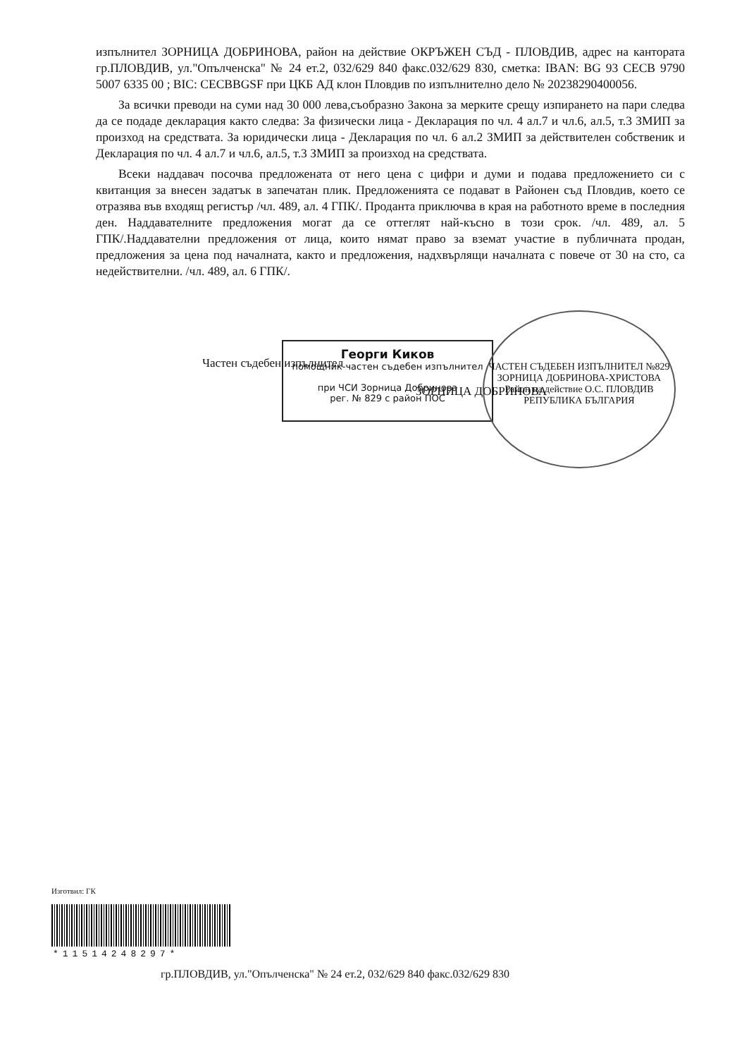изпълнител ЗОРНИЦА ДОБРИНОВА, район на действие ОКРЪЖЕН СЪД - ПЛОВДИВ, адрес на канторатa гр.ПЛОВДИВ, ул."Опълченска" № 24 ет.2, 032/629 840 факс.032/629 830, сметка: IBAN: BG 93 CECB 9790 5007 6335 00 ; BIC: CECBBGSF при ЦКБ АД клон Пловдив по изпълнително дело № 20238290400056.
За всички преводи на суми над 30 000 лева,съобразно Закона за мерките срещу изпирането на пари следва да се подаде декларация както следва: За физически лица - Декларация по чл. 4 ал.7 и чл.6, ал.5, т.3 ЗМИП за произход на средствата. За юридически лица - Декларация по чл. 6 ал.2 ЗМИП за действителен собственик и Декларация по чл. 4 ал.7 и чл.6, ал.5, т.3 ЗМИП за произход на средствата.
Всеки наддавач посочва предложената от него цена с цифри и думи и подава предложението си с квитанция за внесен задатък в запечатан плик. Предложенията се подават в Районен съд Пловдив, което се отразява във входящ регистър /чл. 489, ал. 4 ГПК/. Продантa приключва в края на работното време в последния ден. Наддавателните предложения могат да се оттеглят най-късно в този срок. /чл. 489, ал. 5 ГПК/.Наддавателни предложения от лица, които нямат право за вземат участие в публичната продан, предложения за цена под началната, както и предложения, надхвърлящи началната с повече от 30 на сто, са недействителни. /чл. 489, ал. 6 ГПК/.
Частен съдебен изпълнител
Георги Киков
помощник-частен съдебен изпълнител
при ЧСИ Зорница Добринова
рег. № 829 с район ПОС
ЗОРНИЦА ДОБРИНОВА
ЧАСТЕН СЪДЕБЕН ИЗПЪЛНИТЕЛ №829
ЗОРНИЦА ДОБРИНОВА-ХРИСТОВА
Район на действие О.С. ПЛОВДИВ
РЕПУБЛИКА БЪЛГАРИЯ
Изготвил: ГК
*115142482​97*
гр.ПЛОВДИВ, ул."Опълченска" № 24 ет.2, 032/629 840 факс.032/629 830